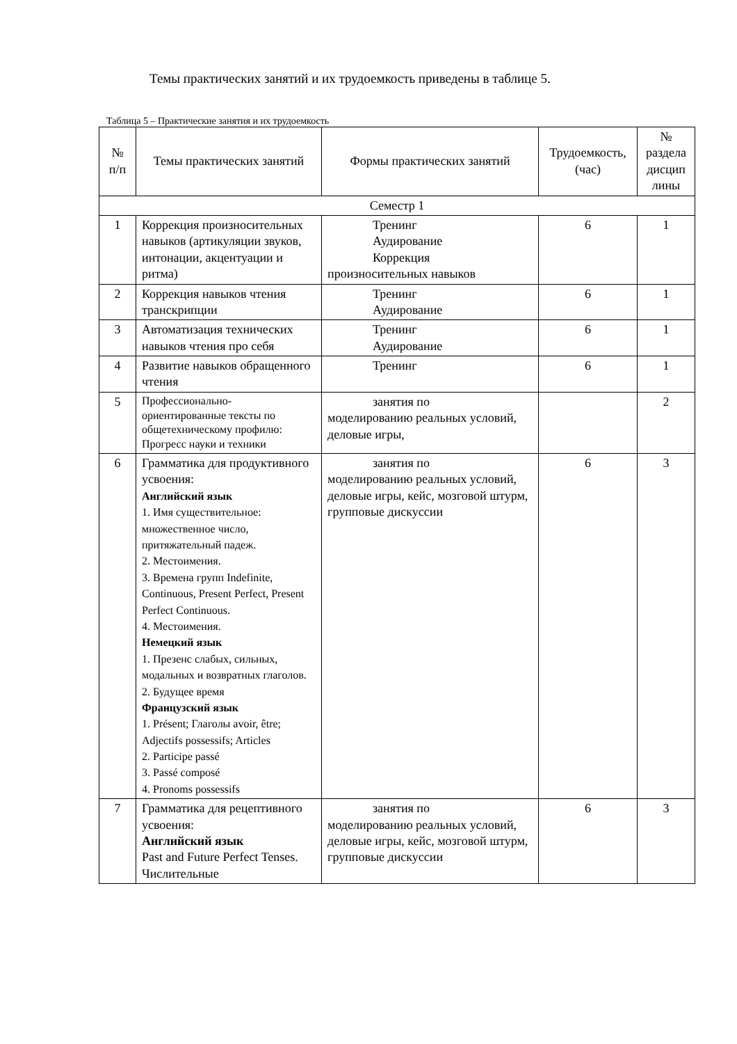Темы практических занятий и их трудоемкость приведены в таблице 5.
Таблица 5 – Практические занятия и их трудоемкость
| № п/п | Темы практических занятий | Формы практических занятий | Трудоемкость, (час) | № раздела дисцип лины |
| --- | --- | --- | --- | --- |
| Семестр 1 | | | | |
| 1 | Коррекция произносительных навыков (артикуляции звуков, интонации, акцентуации и ритма) | Тренинг Аудирование Коррекция произносительных навыков | 6 | 1 |
| 2 | Коррекция навыков чтения транскрипции | Тренинг Аудирование | 6 | 1 |
| 3 | Автоматизация технических навыков чтения про себя | Тренинг Аудирование | 6 | 1 |
| 4 | Развитие навыков обращенного чтения | Тренинг | 6 | 1 |
| 5 | Профессионально-ориентированные тексты по общетехническому профилю: Прогресс науки и техники | занятия по моделированию реальных условий, деловые игры, | | 2 |
| 6 | Грамматика для продуктивного усвоения: Английский язык 1. Имя существительное: множественное число, притяжательный падеж. 2. Местоимения. 3. Времена групп Indefinite, Continuous, Present Perfect, Present Perfect Continuous. 4. Местоимения. Немецкий язык 1. Презенс слабых, сильных, модальных и возвратных глаголов. 2. Будущее время Французский язык 1. Présent; Глаголы avoir, être; Adjectifs possessifs; Articles 2. Participe passé 3. Passé composé 4. Pronoms possessifs | занятия по моделированию реальных условий, деловые игры, кейс, мозговой штурм, групповые дискуссии | 6 | 3 |
| 7 | Грамматика для рецептивного усвоения: Английский язык Past and Future Perfect Tenses. Числительные | занятия по моделированию реальных условий, деловые игры, кейс, мозговой штурм, групповые дискуссии | 6 | 3 |